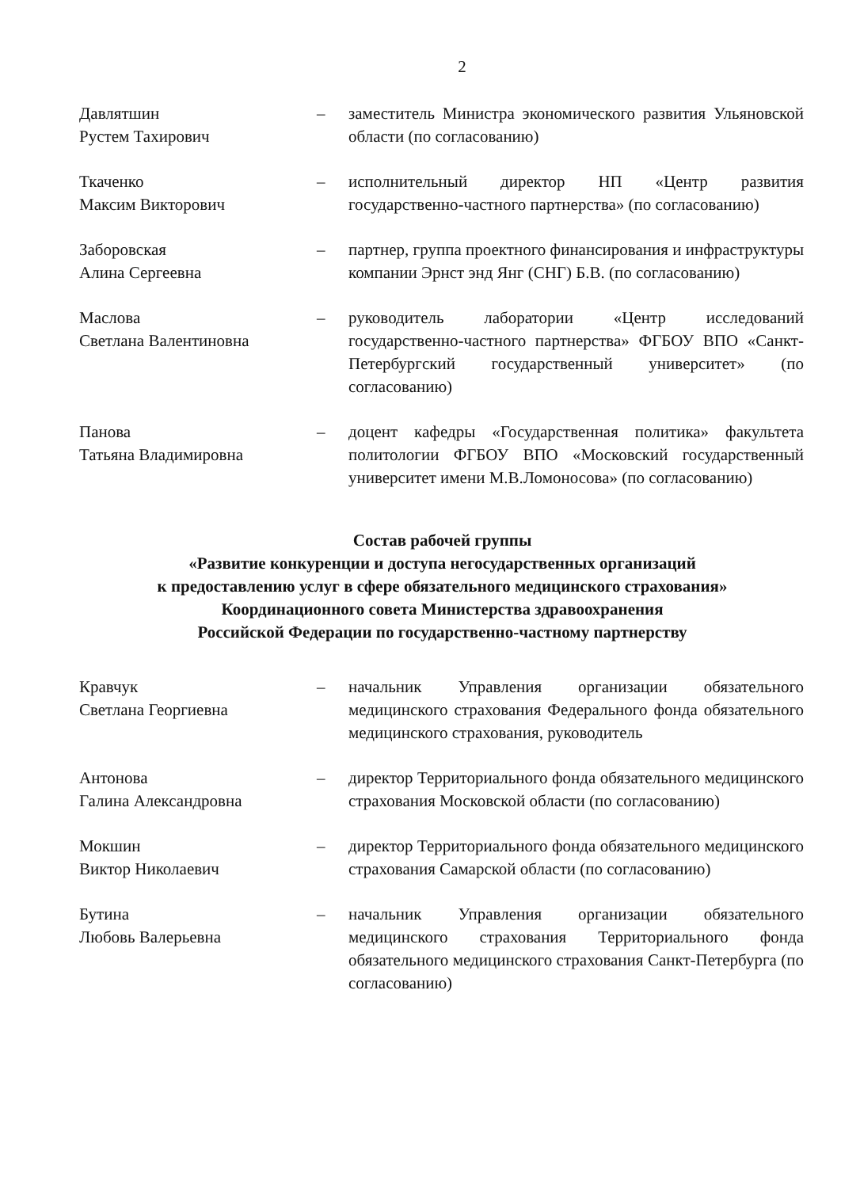2
Давлятшин
Рустем Тахирович
– заместитель Министра экономического развития Ульяновской области (по согласованию)
Ткаченко
Максим Викторович
– исполнительный директор НП «Центр развития государственно-частного партнерства» (по согласованию)
Заборовская
Алина Сергеевна
– партнер, группа проектного финансирования и инфраструктуры компании Эрнст энд Янг (СНГ) Б.В. (по согласованию)
Маслова
Светлана Валентиновна
– руководитель лаборатории «Центр исследований государственно-частного партнерства» ФГБОУ ВПО «Санкт-Петербургский государственный университет» (по согласованию)
Панова
Татьяна Владимировна
– доцент кафедры «Государственная политика» факультета политологии ФГБОУ ВПО «Московский государственный университет имени М.В.Ломоносова» (по согласованию)
Состав рабочей группы
«Развитие конкуренции и доступа негосударственных организаций
к предоставлению услуг в сфере обязательного медицинского страхования»
Координационного совета Министерства здравоохранения
Российской Федерации по государственно-частному партнерству
Кравчук
Светлана Георгиевна
– начальник Управления организации обязательного медицинского страхования Федерального фонда обязательного медицинского страхования, руководитель
Антонова
Галина Александровна
– директор Территориального фонда обязательного медицинского страхования Московской области (по согласованию)
Мокшин
Виктор Николаевич
– директор Территориального фонда обязательного медицинского страхования Самарской области (по согласованию)
Бутина
Любовь Валерьевна
– начальник Управления организации обязательного медицинского страхования Территориального фонда обязательного медицинского страхования Санкт-Петербурга (по согласованию)